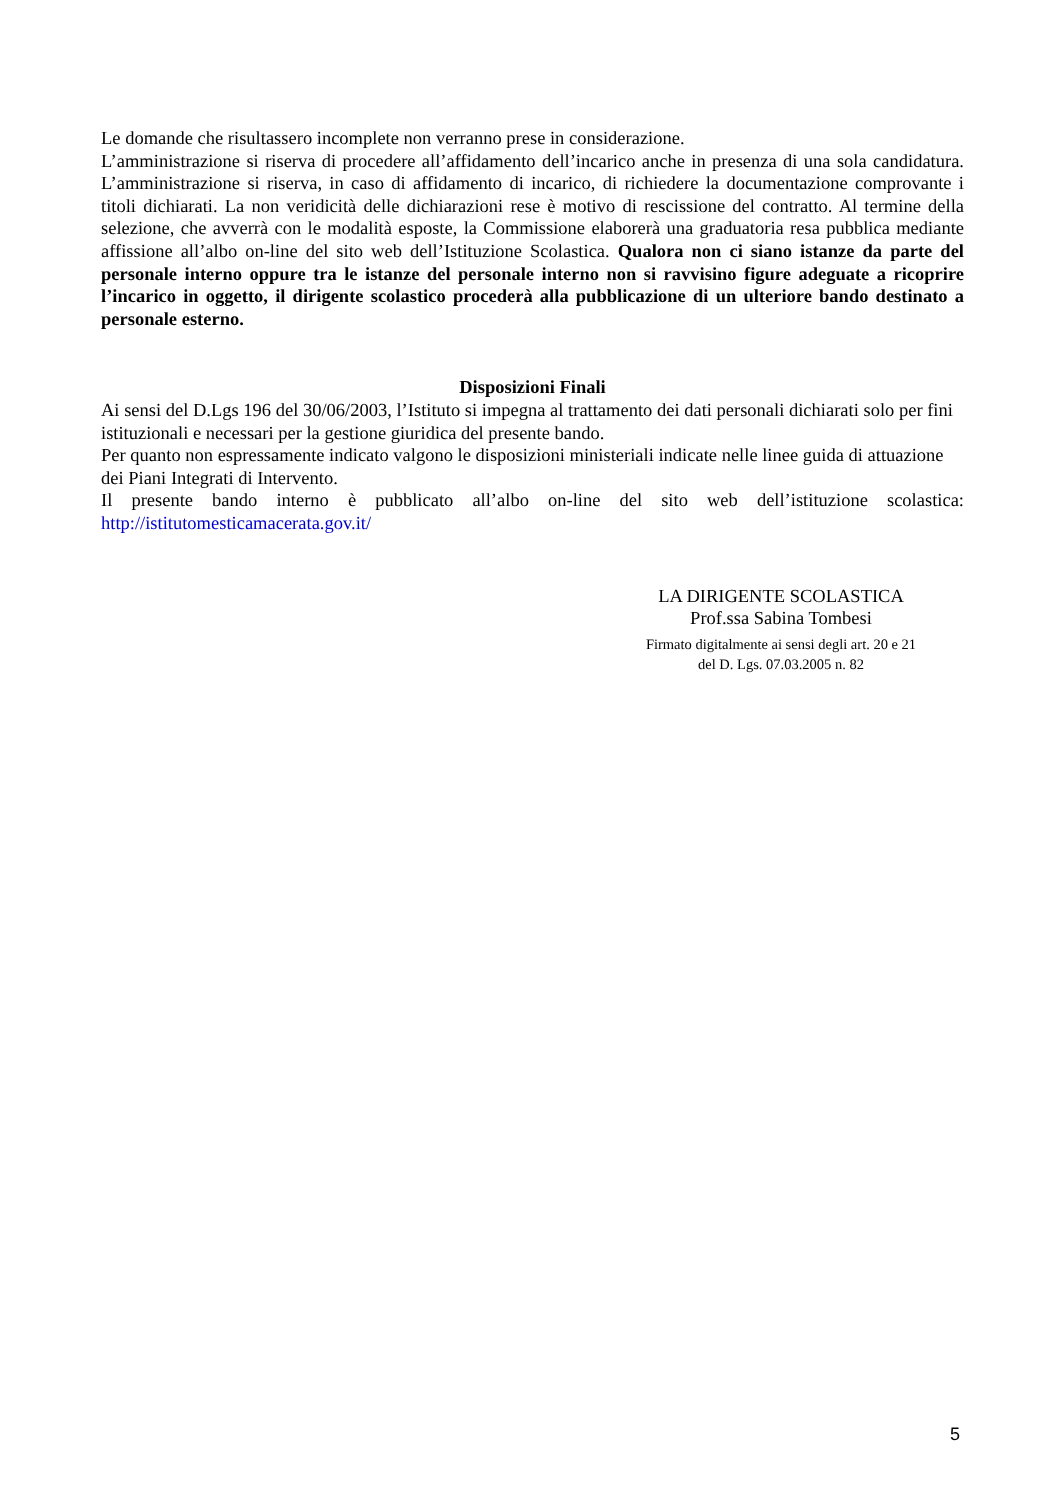Le domande che risultassero incomplete non verranno prese in considerazione.
L’amministrazione si riserva di procedere all’affidamento dell’incarico anche in presenza di una sola candidatura. L’amministrazione si riserva, in caso di affidamento di incarico, di richiedere la documentazione comprovante i titoli dichiarati. La non veridicità delle dichiarazioni rese è motivo di rescissione del contratto. Al termine della selezione, che avverrà con le modalità esposte, la Commissione elaborerà una graduatoria resa pubblica mediante affissione all’albo on-line del sito web dell’Istituzione Scolastica. Qualora non ci siano istanze da parte del personale interno oppure tra le istanze del personale interno non si ravvisino figure adeguate a ricoprire l’incarico in oggetto, il dirigente scolastico procederà alla pubblicazione di un ulteriore bando destinato a personale esterno.
Disposizioni Finali
Ai sensi del D.Lgs 196 del 30/06/2003, l’Istituto si impegna al trattamento dei dati personali dichiarati solo per fini istituzionali e necessari per la gestione giuridica del presente bando.
Per quanto non espressamente indicato valgono le disposizioni ministeriali indicate nelle linee guida di attuazione dei Piani Integrati di Intervento.
Il presente bando interno è pubblicato all’albo on-line del sito web dell’istituzione scolastica: http://istitutomesticamacerata.gov.it/
LA DIRIGENTE SCOLASTICA
Prof.ssa Sabina Tombesi
Firmato digitalmente ai sensi degli art. 20 e 21
del D. Lgs. 07.03.2005 n. 82
5